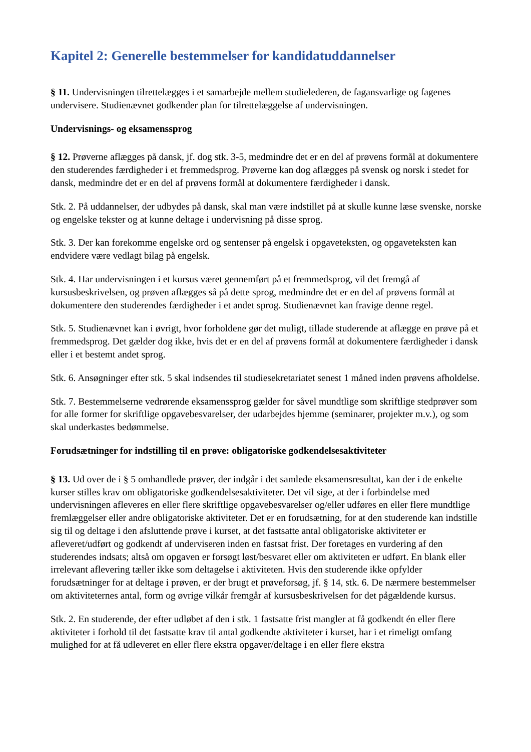Kapitel 2: Generelle bestemmelser for kandidatuddannelser
§ 11. Undervisningen tilrettelægges i et samarbejde mellem studielederen, de fagansvarlige og fagenes undervisere. Studienævnet godkender plan for tilrettelæggelse af undervisningen.
Undervisnings- og eksamenssprog
§ 12. Prøverne aflægges på dansk, jf. dog stk. 3-5, medmindre det er en del af prøvens formål at dokumentere den studerendes færdigheder i et fremmedsprog. Prøverne kan dog aflægges på svensk og norsk i stedet for dansk, medmindre det er en del af prøvens formål at dokumentere færdigheder i dansk.
Stk. 2. På uddannelser, der udbydes på dansk, skal man være indstillet på at skulle kunne læse svenske, norske og engelske tekster og at kunne deltage i undervisning på disse sprog.
Stk. 3. Der kan forekomme engelske ord og sentenser på engelsk i opgaveteksten, og opgaveteksten kan endvidere være vedlagt bilag på engelsk.
Stk. 4. Har undervisningen i et kursus været gennemført på et fremmedsprog, vil det fremgå af kursusbeskrivelsen, og prøven aflægges så på dette sprog, medmindre det er en del af prøvens formål at dokumentere den studerendes færdigheder i et andet sprog. Studienævnet kan fravige denne regel.
Stk. 5. Studienævnet kan i øvrigt, hvor forholdene gør det muligt, tillade studerende at aflægge en prøve på et fremmedsprog. Det gælder dog ikke, hvis det er en del af prøvens formål at dokumentere færdigheder i dansk eller i et bestemt andet sprog.
Stk. 6. Ansøgninger efter stk. 5 skal indsendes til studiesekretariatet senest 1 måned inden prøvens afholdelse.
Stk. 7. Bestemmelserne vedrørende eksamenssprog gælder for såvel mundtlige som skriftlige stedprøver som for alle former for skriftlige opgavebesvarelser, der udarbejdes hjemme (seminarer, projekter m.v.), og som skal underkastes bedømmelse.
Forudsætninger for indstilling til en prøve: obligatoriske godkendelsesaktiviteter
§ 13. Ud over de i § 5 omhandlede prøver, der indgår i det samlede eksamensresultat, kan der i de enkelte kurser stilles krav om obligatoriske godkendelsesaktiviteter. Det vil sige, at der i forbindelse med undervisningen afleveres en eller flere skriftlige opgavebesvarelser og/eller udføres en eller flere mundtlige fremlæggelser eller andre obligatoriske aktiviteter. Det er en forudsætning, for at den studerende kan indstille sig til og deltage i den afsluttende prøve i kurset, at det fastsatte antal obligatoriske aktiviteter er afleveret/udført og godkendt af underviseren inden en fastsat frist. Der foretages en vurdering af den studerendes indsats; altså om opgaven er forsøgt løst/besvaret eller om aktiviteten er udført. En blank eller irrelevant aflevering tæller ikke som deltagelse i aktiviteten. Hvis den studerende ikke opfylder forudsætninger for at deltage i prøven, er der brugt et prøveforsøg, jf. § 14, stk. 6. De nærmere bestemmelser om aktiviteternes antal, form og øvrige vilkår fremgår af kursusbeskrivelsen for det pågældende kursus.
Stk. 2. En studerende, der efter udløbet af den i stk. 1 fastsatte frist mangler at få godkendt én eller flere aktiviteter i forhold til det fastsatte krav til antal godkendte aktiviteter i kurset, har i et rimeligt omfang mulighed for at få udleveret en eller flere ekstra opgaver/deltage i en eller flere ekstra